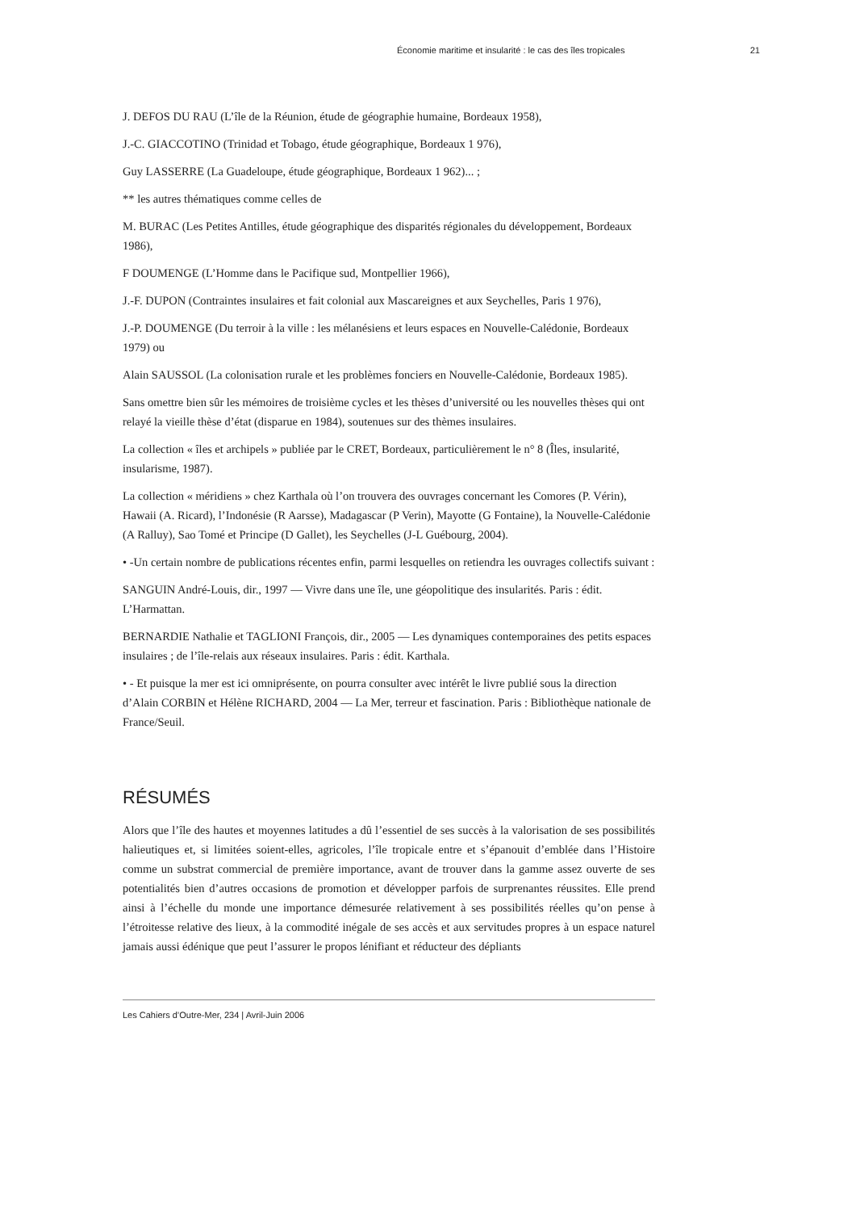Économie maritime et insularité : le cas des îles tropicales 21
J. DEFOS DU RAU (L’île de la Réunion, étude de géographie humaine, Bordeaux 1958),
J.-C. GIACCOTINO (Trinidad et Tobago, étude géographique, Bordeaux 1 976),
Guy LASSERRE (La Guadeloupe, étude géographique, Bordeaux 1 962)... ;
** les autres thématiques comme celles de
M. BURAC (Les Petites Antilles, étude géographique des disparités régionales du développement, Bordeaux 1986),
F DOUMENGE (L’Homme dans le Pacifique sud, Montpellier 1966),
J.-F. DUPON (Contraintes insulaires et fait colonial aux Mascareignes et aux Seychelles, Paris 1 976),
J.-P. DOUMENGE (Du terroir à la ville : les mélanésiens et leurs espaces en Nouvelle-Calédonie, Bordeaux 1979) ou
Alain SAUSSOL (La colonisation rurale et les problèmes fonciers en Nouvelle-Calédonie, Bordeaux 1985).
Sans omettre bien sûr les mémoires de troisième cycles et les thèses d’université ou les nouvelles thèses qui ont relayé la vieille thèse d’état (disparue en 1984), soutenues sur des thèmes insulaires.
La collection « îles et archipels » publiée par le CRET, Bordeaux, particulièrement le n° 8 (Îles, insularité, insularisme, 1987).
La collection « méridiens » chez Karthala où l’on trouvera des ouvrages concernant les Comores (P. Vérin), Hawaii (A. Ricard), l’Indonésie (R Aarsse), Madagascar (P Verin), Mayotte (G Fontaine), la Nouvelle-Calédonie (A Ralluy), Sao Tomé et Principe (D Gallet), les Seychelles (J-L Guébourg, 2004).
• -Un certain nombre de publications récentes enfin, parmi lesquelles on retiendra les ouvrages collectifs suivant :
SANGUIN André-Louis, dir., 1997 — Vivre dans une île, une géopolitique des insularités. Paris : édit. L’Harmattan.
BERNARDIE Nathalie et TAGLIONI François, dir., 2005 — Les dynamiques contemporaines des petits espaces insulaires ; de l’île-relais aux réseaux insulaires. Paris : édit. Karthala.
• - Et puisque la mer est ici omniprésente, on pourra consulter avec intérêt le livre publié sous la direction d’Alain CORBIN et Hélène RICHARD, 2004 — La Mer, terreur et fascination. Paris : Bibliothèque nationale de France/Seuil.
RÉSUMÉS
Alors que l’île des hautes et moyennes latitudes a dû l’essentiel de ses succès à la valorisation de ses possibilités halieutiques et, si limitées soient-elles, agricoles, l’île tropicale entre et s’épanouit d’emblée dans l’Histoire comme un substrat commercial de première importance, avant de trouver dans la gamme assez ouverte de ses potentialités bien d’autres occasions de promotion et développer parfois de surprenantes réussites. Elle prend ainsi à l’échelle du monde une importance démesurée relativement à ses possibilités réelles qu’on pense à l’étroitesse relative des lieux, à la commodité inégale de ses accès et aux servitudes propres à un espace naturel jamais aussi édénique que peut l’assurer le propos lénifiant et réducteur des dépliants
Les Cahiers d’Outre-Mer, 234 | Avril-Juin 2006